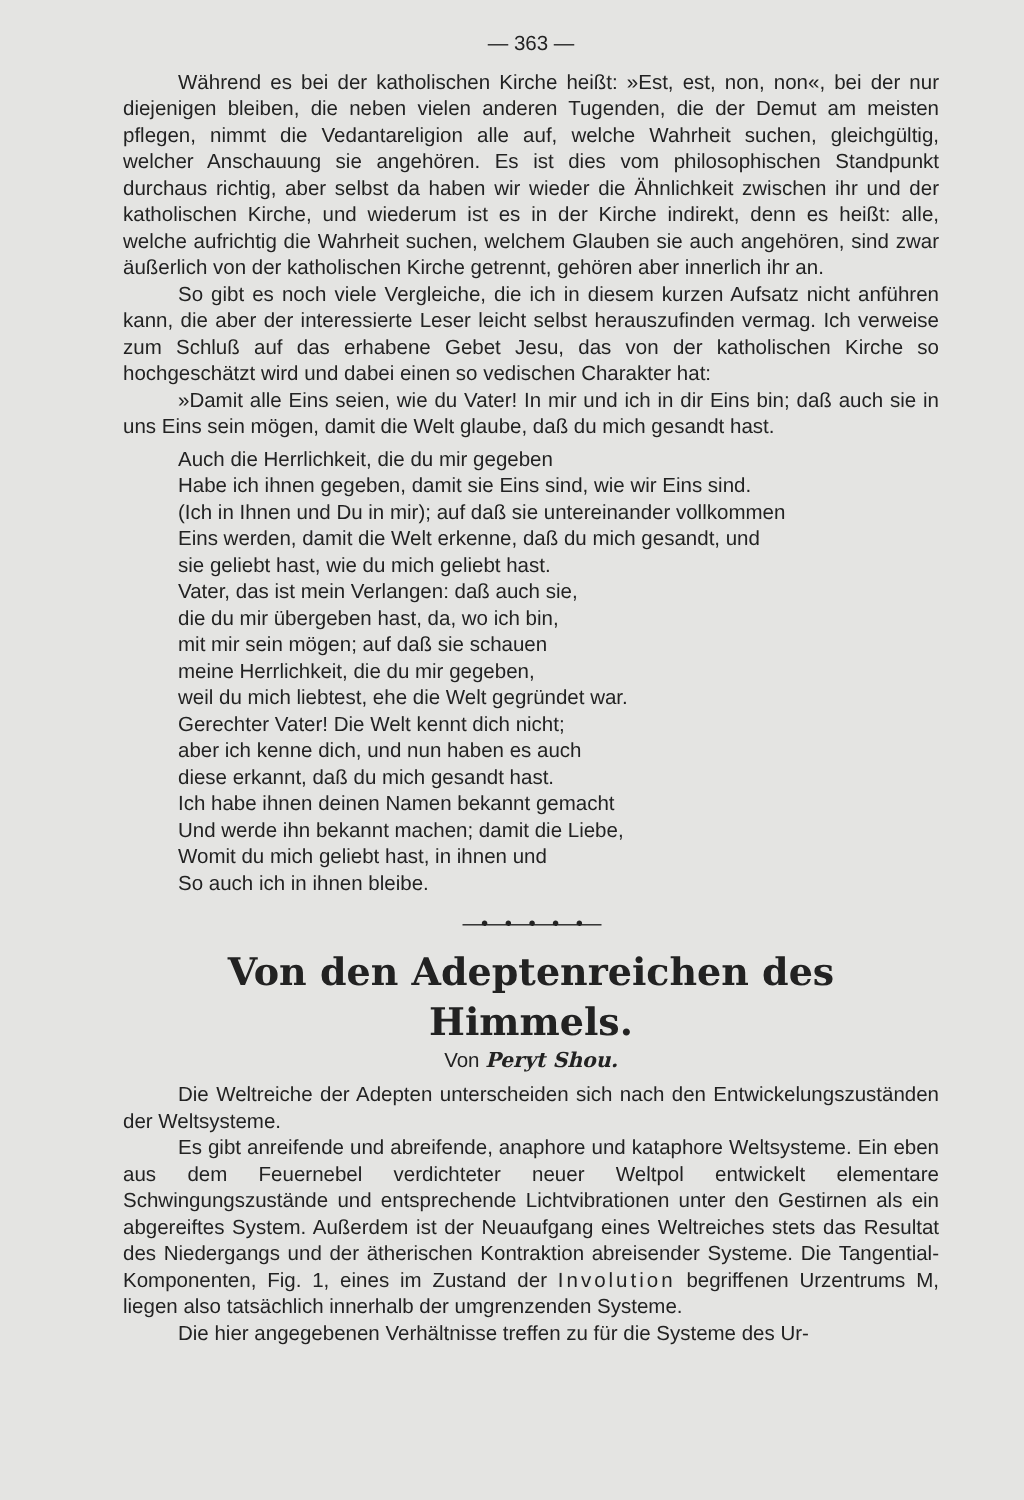— 363 —
Während es bei der katholischen Kirche heißt: »Est, est, non, non«, bei der nur diejenigen bleiben, die neben vielen anderen Tugenden, die der Demut am meisten pflegen, nimmt die Vedantareligion alle auf, welche Wahrheit suchen, gleichgültig, welcher Anschauung sie angehören. Es ist dies vom philosophischen Standpunkt durchaus richtig, aber selbst da haben wir wieder die Ähnlichkeit zwischen ihr und der katholischen Kirche, und wiederum ist es in der Kirche indirekt, denn es heißt: alle, welche aufrichtig die Wahrheit suchen, welchem Glauben sie auch angehören, sind zwar äußerlich von der katholischen Kirche getrennt, gehören aber innerlich ihr an.
So gibt es noch viele Vergleiche, die ich in diesem kurzen Aufsatz nicht anführen kann, die aber der interessierte Leser leicht selbst herauszufinden vermag. Ich verweise zum Schluß auf das erhabene Gebet Jesu, das von der katholischen Kirche so hochgeschätzt wird und dabei einen so vedischen Charakter hat:
»Damit alle Eins seien, wie du Vater! In mir und ich in dir Eins bin; daß auch sie in uns Eins sein mögen, damit die Welt glaube, daß du mich gesandt hast.
Auch die Herrlichkeit, die du mir gegeben
Habe ich ihnen gegeben, damit sie Eins sind, wie wir Eins sind.
(Ich in Ihnen und Du in mir); auf daß sie untereinander vollkommen
Eins werden, damit die Welt erkenne, daß du mich gesandt, und
sie geliebt hast, wie du mich geliebt hast.
Vater, das ist mein Verlangen: daß auch sie,
die du mir übergeben hast, da, wo ich bin,
mit mir sein mögen; auf daß sie schauen
meine Herrlichkeit, die du mir gegeben,
weil du mich liebtest, ehe die Welt gegründet war.
Gerechter Vater! Die Welt kennt dich nicht;
aber ich kenne dich, und nun haben es auch
diese erkannt, daß du mich gesandt hast.
Ich habe ihnen deinen Namen bekannt gemacht
Und werde ihn bekannt machen; damit die Liebe,
Womit du mich geliebt hast, in ihnen und
So auch ich in ihnen bleibe.
—•—•—•—•—•—
Von den Adeptenreichen des Himmels.
Von Peryt Shou.
Die Weltreiche der Adepten unterscheiden sich nach den Entwickelungszuständen der Weltsysteme.
Es gibt anreifende und abreifende, anaphore und kataphore Weltsysteme. Ein eben aus dem Feuernebel verdichteter neuer Weltpol entwickelt elementare Schwingungszustände und entsprechende Lichtvibrationen unter den Gestirnen als ein abgereiftes System. Außerdem ist der Neuaufgang eines Weltreiches stets das Resultat des Niedergangs und der ätherischen Kontraktion abreisender Systeme. Die Tangential-Komponenten, Fig. 1, eines im Zustand der Involution begriffenen Urzentrums M, liegen also tatsächlich innerhalb der umgrenzenden Systeme.
Die hier angegebenen Verhältnisse treffen zu für die Systeme des Ur-